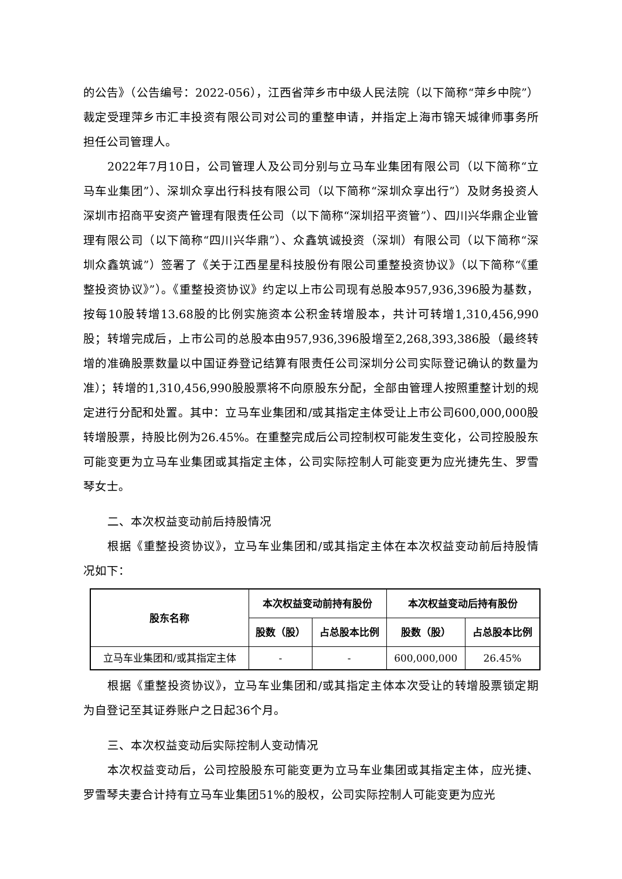的公告》（公告编号：2022-056），江西省萍乡市中级人民法院（以下简称“萍乡中院”）裁定受理萍乡市汇丰投资有限公司对公司的重整申请，并指定上海市锦天城律师事务所担任公司管理人。
2022年7月10日，公司管理人及公司分别与立马车业集团有限公司（以下简称“立马车业集团”）、深圳众享出行科技有限公司（以下简称“深圳众享出行”）及财务投资人深圳市招商平安资产管理有限责任公司（以下简称“深圳招平资管”）、四川兴华鼎企业管理有限公司（以下简称“四川兴华鼎”）、众鑫筑诚投资（深圳）有限公司（以下简称“深圳众鑫筑诚”）签署了《关于江西星星科技股份有限公司重整投资协议》（以下简称“《重整投资协议》”）。《重整投资协议》约定以上市公司现有总股本957,936,396股为基数，按每10股转增13.68股的比例实施资本公积金转增股本，共计可转增1,310,456,990股；转增完成后，上市公司的总股本由957,936,396股增至2,268,393,386股（最终转增的准确股票数量以中国证券登记结算有限责任公司深圳分公司实际登记确认的数量为准）；转增的1,310,456,990股股票将不向原股东分配，全部由管理人按照重整计划的规定进行分配和处置。其中：立马车业集团和/或其指定主体受让上市公司600,000,000股转增股票，持股比例为26.45%。在重整完成后公司控制权可能发生变化，公司控股股东可能变更为立马车业集团或其指定主体，公司实际控制人可能变更为应光捷先生、罗雪琴女士。
二、本次权益变动前后持股情况
根据《重整投资协议》，立马车业集团和/或其指定主体在本次权益变动前后持股情况如下：
| 股东名称 | 本次权益变动前持有股份 | | 本次权益变动后持有股份 | |
| --- | --- | --- | --- | --- |
| | 股数（股） | 占总股本比例 | 股数（股） | 占总股本比例 |
| 立马车业集团和/或其指定主体 | - | - | 600,000,000 | 26.45% |
根据《重整投资协议》，立马车业集团和/或其指定主体本次受让的转增股票锁定期为自登记至其证券账户之日起36个月。
三、本次权益变动后实际控制人变动情况
本次权益变动后，公司控股股东可能变更为立马车业集团或其指定主体，应光捷、罗雪琴夫妻合计持有立马车业集团51%的股权，公司实际控制人可能变更为应光